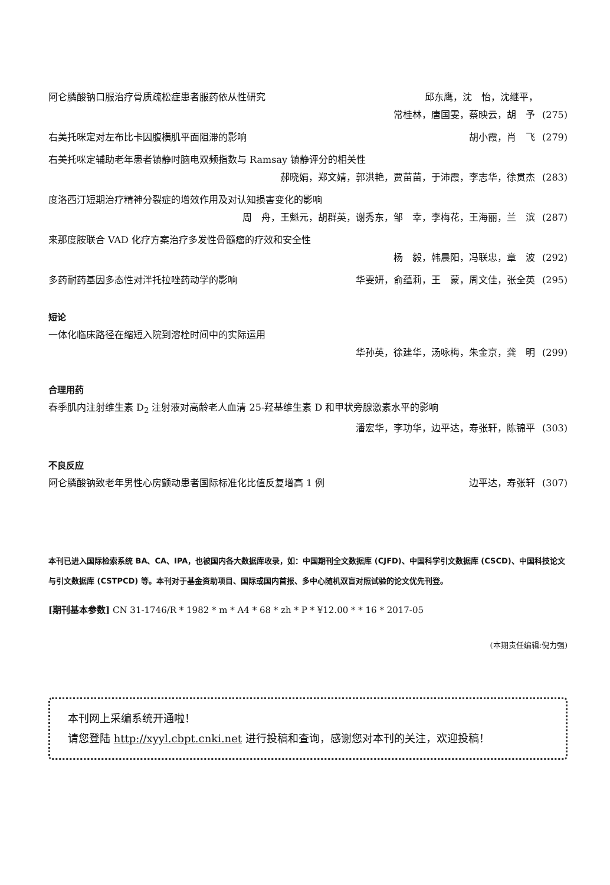阿仑膦酸钠口服治疗骨质疏松症患者服药依从性研究 邱东鹰，沈　怡，沈继平，
常桂林，唐国雯，蔡映云，胡　予 (275)
右美托咪定对左布比卡因腹横肌平面阻滞的影响 胡小霞，肖　飞 (279)
右美托咪定辅助老年患者镇静时脑电双频指数与 Ramsay 镇静评分的相关性
郝晓娟，郑文婧，郭洪艳，贾苗苗，于沛霞，李志华，徐贯杰 (283)
度洛西汀短期治疗精神分裂症的增效作用及对认知损害变化的影响
周　舟，王魁元，胡群英，谢秀东，邹　幸，李梅花，王海丽，兰　滨 (287)
来那度胺联合 VAD 化疗方案治疗多发性骨髓瘤的疗效和安全性
杨　毅，韩晨阳，冯联忠，章　波 (292)
多药耐药基因多态性对泮托拉唑药动学的影响 华雯妍，俞蕴莉，王　蒙，周文佳，张全英 (295)
短论
一体化临床路径在缩短入院到溶栓时间中的实际运用
华孙英，徐建华，汤咏梅，朱金京，龚　明 (299)
合理用药
春季肌内注射维生素 D<sub>2</sub> 注射液对高龄老人血清 25-羟基维生素 D 和甲状旁腺激素水平的影响
潘宏华，李功华，边平达，寿张轩，陈锦平 (303)
不良反应
阿仑膦酸钠致老年男性心房颤动患者国际标准化比值反复增高 1 例 边平达，寿张轩 (307)
本刊已进入国际检索系统 BA、CA、IPA，也被国内各大数据库收录，如：中国期刊全文数据库 (CJFD)、中国科学引文数据库 (CSCD)、中国科技论文与引文数据库 (CSTPCD) 等。本刊对于基金资助项目、国际或国内首报、多中心随机双盲对照试验的论文优先刊登。
[期刊基本参数] CN 31-1746/R * 1982 * m * A4 * 68 * zh * P * ¥12.00 * * 16 * 2017-05
(本期责任编辑:倪力强)
本刊网上采编系统开通啦！
请您登陆 http://xyyl.cbpt.cnki.net 进行投稿和查询，感谢您对本刊的关注，欢迎投稿！